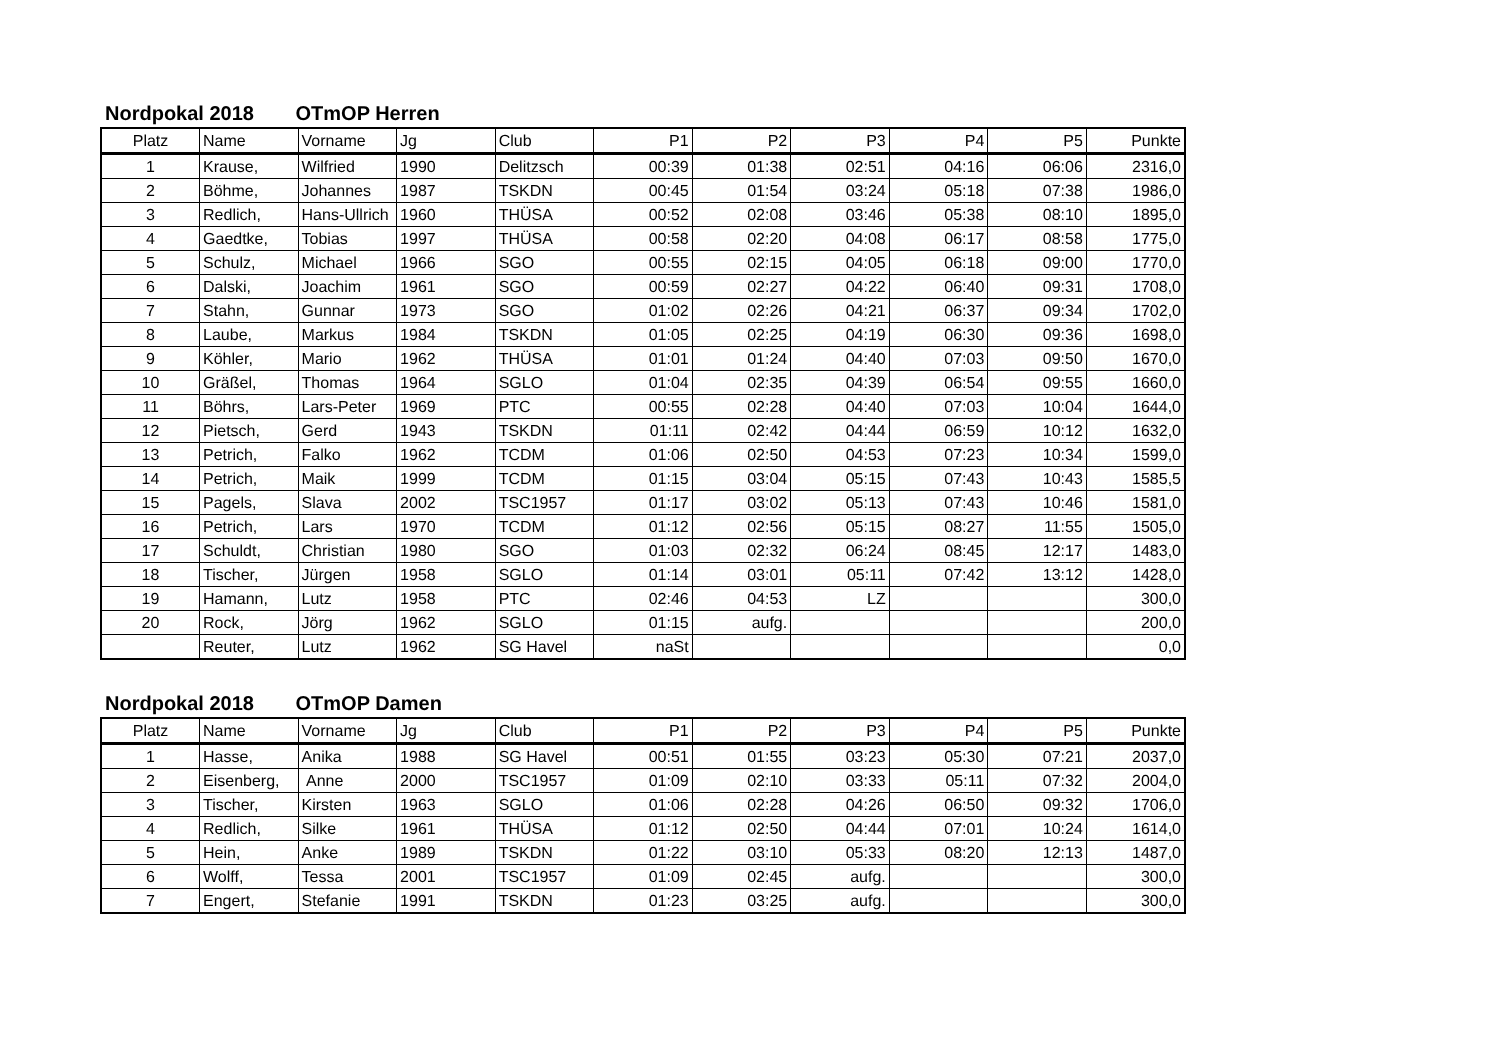Nordpokal 2018 OTmOP Herren
| Platz | Name | Vorname | Jg | Club | P1 | P2 | P3 | P4 | P5 | Punkte |
| --- | --- | --- | --- | --- | --- | --- | --- | --- | --- | --- |
| 1 | Krause, | Wilfried | 1990 | Delitzsch | 00:39 | 01:38 | 02:51 | 04:16 | 06:06 | 2316,0 |
| 2 | Böhme, | Johannes | 1987 | TSKDN | 00:45 | 01:54 | 03:24 | 05:18 | 07:38 | 1986,0 |
| 3 | Redlich, | Hans-Ullrich | 1960 | THÜSA | 00:52 | 02:08 | 03:46 | 05:38 | 08:10 | 1895,0 |
| 4 | Gaedtke, | Tobias | 1997 | THÜSA | 00:58 | 02:20 | 04:08 | 06:17 | 08:58 | 1775,0 |
| 5 | Schulz, | Michael | 1966 | SGO | 00:55 | 02:15 | 04:05 | 06:18 | 09:00 | 1770,0 |
| 6 | Dalski, | Joachim | 1961 | SGO | 00:59 | 02:27 | 04:22 | 06:40 | 09:31 | 1708,0 |
| 7 | Stahn, | Gunnar | 1973 | SGO | 01:02 | 02:26 | 04:21 | 06:37 | 09:34 | 1702,0 |
| 8 | Laube, | Markus | 1984 | TSKDN | 01:05 | 02:25 | 04:19 | 06:30 | 09:36 | 1698,0 |
| 9 | Köhler, | Mario | 1962 | THÜSA | 01:01 | 01:24 | 04:40 | 07:03 | 09:50 | 1670,0 |
| 10 | Gräßel, | Thomas | 1964 | SGLO | 01:04 | 02:35 | 04:39 | 06:54 | 09:55 | 1660,0 |
| 11 | Böhrs, | Lars-Peter | 1969 | PTC | 00:55 | 02:28 | 04:40 | 07:03 | 10:04 | 1644,0 |
| 12 | Pietsch, | Gerd | 1943 | TSKDN | 01:11 | 02:42 | 04:44 | 06:59 | 10:12 | 1632,0 |
| 13 | Petrich, | Falko | 1962 | TCDM | 01:06 | 02:50 | 04:53 | 07:23 | 10:34 | 1599,0 |
| 14 | Petrich, | Maik | 1999 | TCDM | 01:15 | 03:04 | 05:15 | 07:43 | 10:43 | 1585,5 |
| 15 | Pagels, | Slava | 2002 | TSC1957 | 01:17 | 03:02 | 05:13 | 07:43 | 10:46 | 1581,0 |
| 16 | Petrich, | Lars | 1970 | TCDM | 01:12 | 02:56 | 05:15 | 08:27 | 11:55 | 1505,0 |
| 17 | Schuldt, | Christian | 1980 | SGO | 01:03 | 02:32 | 06:24 | 08:45 | 12:17 | 1483,0 |
| 18 | Tischer, | Jürgen | 1958 | SGLO | 01:14 | 03:01 | 05:11 | 07:42 | 13:12 | 1428,0 |
| 19 | Hamann, | Lutz | 1958 | PTC | 02:46 | 04:53 | LZ | | | 300,0 |
| 20 | Rock, | Jörg | 1962 | SGLO | 01:15 | aufg. | | | | 200,0 |
| | Reuter, | Lutz | 1962 | SG Havel | naSt | | | | | 0,0 |
Nordpokal 2018 OTmOP Damen
| Platz | Name | Vorname | Jg | Club | P1 | P2 | P3 | P4 | P5 | Punkte |
| --- | --- | --- | --- | --- | --- | --- | --- | --- | --- | --- |
| 1 | Hasse, | Anika | 1988 | SG Havel | 00:51 | 01:55 | 03:23 | 05:30 | 07:21 | 2037,0 |
| 2 | Eisenberg, | Anne | 2000 | TSC1957 | 01:09 | 02:10 | 03:33 | 05:11 | 07:32 | 2004,0 |
| 3 | Tischer, | Kirsten | 1963 | SGLO | 01:06 | 02:28 | 04:26 | 06:50 | 09:32 | 1706,0 |
| 4 | Redlich, | Silke | 1961 | THÜSA | 01:12 | 02:50 | 04:44 | 07:01 | 10:24 | 1614,0 |
| 5 | Hein, | Anke | 1989 | TSKDN | 01:22 | 03:10 | 05:33 | 08:20 | 12:13 | 1487,0 |
| 6 | Wolff, | Tessa | 2001 | TSC1957 | 01:09 | 02:45 | aufg. | | | 300,0 |
| 7 | Engert, | Stefanie | 1991 | TSKDN | 01:23 | 03:25 | aufg. | | | 300,0 |